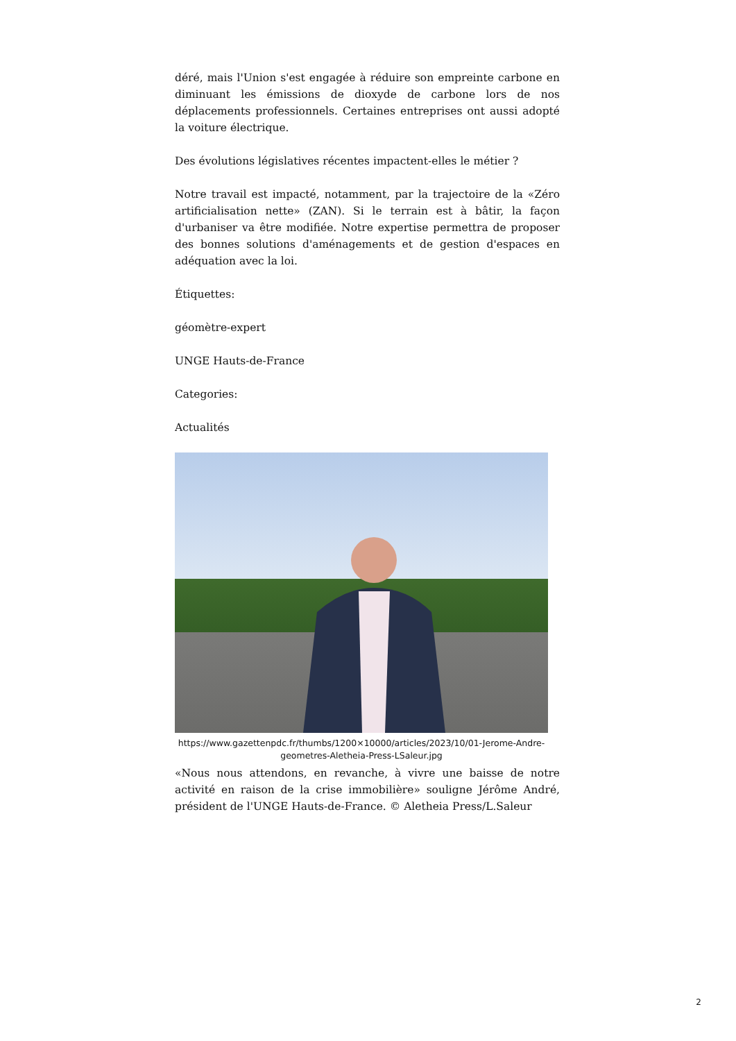déré, mais l'Union s'est engagée à réduire son empreinte carbone en diminuant les émissions de dioxyde de carbone lors de nos déplacements professionnels. Certaines entreprises ont aussi adopté la voiture électrique.
Des évolutions législatives récentes impactent-elles le métier ?
Notre travail est impacté, notamment, par la trajectoire de la «Zéro artificialisation nette» (ZAN). Si le terrain est à bâtir, la façon d'urbaniser va être modifiée. Notre expertise permettra de proposer des bonnes solutions d'aménagements et de gestion d'espaces en adéquation avec la loi.
Étiquettes:
géomètre-expert
UNGE Hauts-de-France
Categories:
Actualités
https://www.gazettenpdc.fr/thumbs/1200×10000/articles/2023/10/01-Jerome-Andre-geometres-Aletheia-Press-LSaleur.jpg
«Nous nous attendons, en revanche, à vivre une baisse de notre activité en raison de la crise immobilière» souligne Jérôme André, président de l'UNGE Hauts-de-France. © Aletheia Press/L.Saleur
2